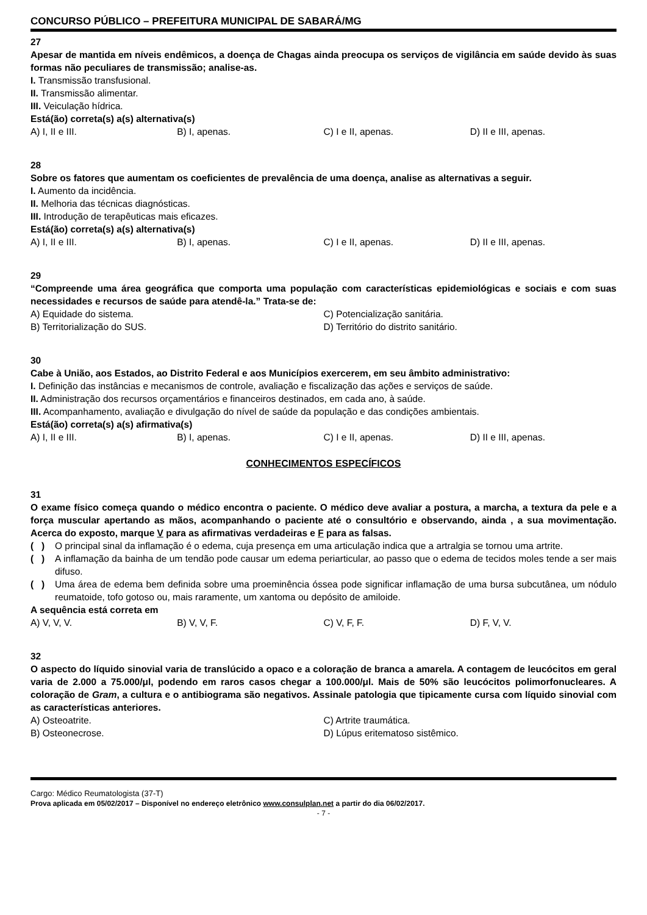CONCURSO PÚBLICO – PREFEITURA MUNICIPAL DE SABARÁ/MG
27
Apesar de mantida em níveis endêmicos, a doença de Chagas ainda preocupa os serviços de vigilância em saúde devido às suas formas não peculiares de transmissão; analise-as.
I. Transmissão transfusional.
II. Transmissão alimentar.
III. Veiculação hídrica.
Está(ão) correta(s) a(s) alternativa(s)
A) I, II e III. B) I, apenas. C) I e II, apenas. D) II e III, apenas.
28
Sobre os fatores que aumentam os coeficientes de prevalência de uma doença, analise as alternativas a seguir.
I. Aumento da incidência.
II. Melhoria das técnicas diagnósticas.
III. Introdução de terapêuticas mais eficazes.
Está(ão) correta(s) a(s) alternativa(s)
A) I, II e III. B) I, apenas. C) I e II, apenas. D) II e III, apenas.
29
“Compreende uma área geográfica que comporta uma população com características epidemiológicas e sociais e com suas necessidades e recursos de saúde para atendê-la.” Trata-se de:
A) Equidade do sistema. C) Potencialização sanitária. B) Territorialização do SUS. D) Território do distrito sanitário.
30
Cabe à União, aos Estados, ao Distrito Federal e aos Municípios exercerem, em seu âmbito administrativo:
I. Definição das instâncias e mecanismos de controle, avaliação e fiscalização das ações e serviços de saúde.
II. Administração dos recursos orçamentários e financeiros destinados, em cada ano, à saúde.
III. Acompanhamento, avaliação e divulgação do nível de saúde da população e das condições ambientais.
Está(ão) correta(s) a(s) afirmativa(s)
A) I, II e III. B) I, apenas. C) I e II, apenas. D) II e III, apenas.
CONHECIMENTOS ESPECÍFICOS
31
O exame físico começa quando o médico encontra o paciente. O médico deve avaliar a postura, a marcha, a textura da pele e a força muscular apertando as mãos, acompanhando o paciente até o consultório e observando, ainda , a sua movimentação. Acerca do exposto, marque V para as afirmativas verdadeiras e F para as falsas.
( ) O principal sinal da inflamação é o edema, cuja presença em uma articulação indica que a artralgia se tornou uma artrite.
( ) A inflamação da bainha de um tendão pode causar um edema periarticular, ao passo que o edema de tecidos moles tende a ser mais difuso.
( ) Uma área de edema bem definida sobre uma proeminência óssea pode significar inflamação de uma bursa subcutânea, um nódulo reumatoide, tofo gotoso ou, mais raramente, um xantoma ou depósito de amiloide.
A sequência está correta em
A) V, V, V. B) V, V, F. C) V, F, F. D) F, V, V.
32
O aspecto do líquido sinovial varia de translúcido a opaco e a coloração de branca a amarela. A contagem de leucócitos em geral varia de 2.000 a 75.000/μl, podendo em raros casos chegar a 100.000/μl. Mais de 50% são leucócitos polimorfonucleares. A coloração de Gram, a cultura e o antibiograma são negativos. Assinale patologia que tipicamente cursa com líquido sinovial com as características anteriores.
A) Osteoatrite. C) Artrite traumática. B) Osteonecrose. D) Lúpus eritematoso sistêmico.
Cargo: Médico Reumatologista (37-T)
Prova aplicada em 05/02/2017 – Disponível no endereço eletrônico www.consulplan.net a partir do dia 06/02/2017.
- 7 -